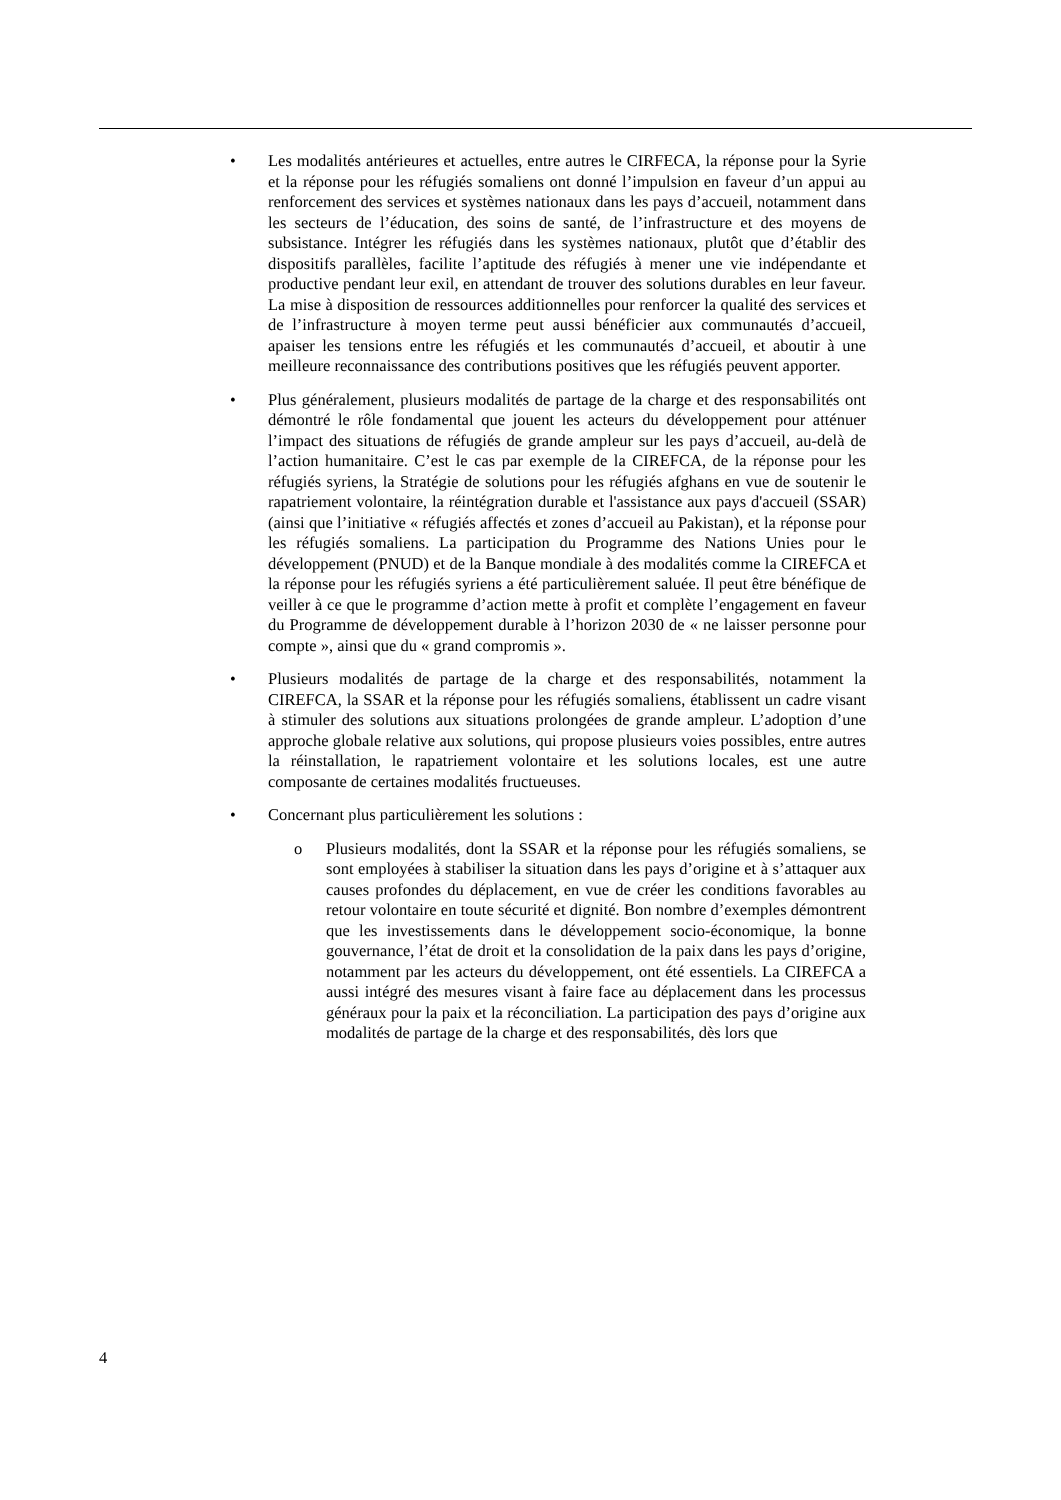• Les modalités antérieures et actuelles, entre autres le CIRFECA, la réponse pour la Syrie et la réponse pour les réfugiés somaliens ont donné l’impulsion en faveur d’un appui au renforcement des services et systèmes nationaux dans les pays d’accueil, notamment dans les secteurs de l’éducation, des soins de santé, de l’infrastructure et des moyens de subsistance. Intégrer les réfugiés dans les systèmes nationaux, plutôt que d’établir des dispositifs parallèles, facilite l’aptitude des réfugiés à mener une vie indépendante et productive pendant leur exil, en attendant de trouver des solutions durables en leur faveur. La mise à disposition de ressources additionnelles pour renforcer la qualité des services et de l’infrastructure à moyen terme peut aussi bénéficier aux communautés d’accueil, apaiser les tensions entre les réfugiés et les communautés d’accueil, et aboutir à une meilleure reconnaissance des contributions positives que les réfugiés peuvent apporter.
• Plus généralement, plusieurs modalités de partage de la charge et des responsabilités ont démontré le rôle fondamental que jouent les acteurs du développement pour atténuer l’impact des situations de réfugiés de grande ampleur sur les pays d’accueil, au-delà de l’action humanitaire. C’est le cas par exemple de la CIREFCA, de la réponse pour les réfugiés syriens, la Stratégie de solutions pour les réfugiés afghans en vue de soutenir le rapatriement volontaire, la réintégration durable et l'assistance aux pays d'accueil (SSAR) (ainsi que l’initiative « réfugiés affectés et zones d’accueil au Pakistan), et la réponse pour les réfugiés somaliens. La participation du Programme des Nations Unies pour le développement (PNUD) et de la Banque mondiale à des modalités comme la CIREFCA et la réponse pour les réfugiés syriens a été particulièrement saluée. Il peut être bénéfique de veiller à ce que le programme d’action mette à profit et complète l’engagement en faveur du Programme de développement durable à l’horizon 2030 de « ne laisser personne pour compte », ainsi que du « grand compromis ».
• Plusieurs modalités de partage de la charge et des responsabilités, notamment la CIREFCA, la SSAR et la réponse pour les réfugiés somaliens, établissent un cadre visant à stimuler des solutions aux situations prolongées de grande ampleur. L’adoption d’une approche globale relative aux solutions, qui propose plusieurs voies possibles, entre autres la réinstallation, le rapatriement volontaire et les solutions locales, est une autre composante de certaines modalités fructueuses.
• Concernant plus particulièrement les solutions :
o Plusieurs modalités, dont la SSAR et la réponse pour les réfugiés somaliens, se sont employées à stabiliser la situation dans les pays d’origine et à s’attaquer aux causes profondes du déplacement, en vue de créer les conditions favorables au retour volontaire en toute sécurité et dignité. Bon nombre d’exemples démontrent que les investissements dans le développement socio-économique, la bonne gouvernance, l’état de droit et la consolidation de la paix dans les pays d’origine, notamment par les acteurs du développement, ont été essentiels. La CIREFCA a aussi intégré des mesures visant à faire face au déplacement dans les processus généraux pour la paix et la réconciliation. La participation des pays d’origine aux modalités de partage de la charge et des responsabilités, dès lors que
4